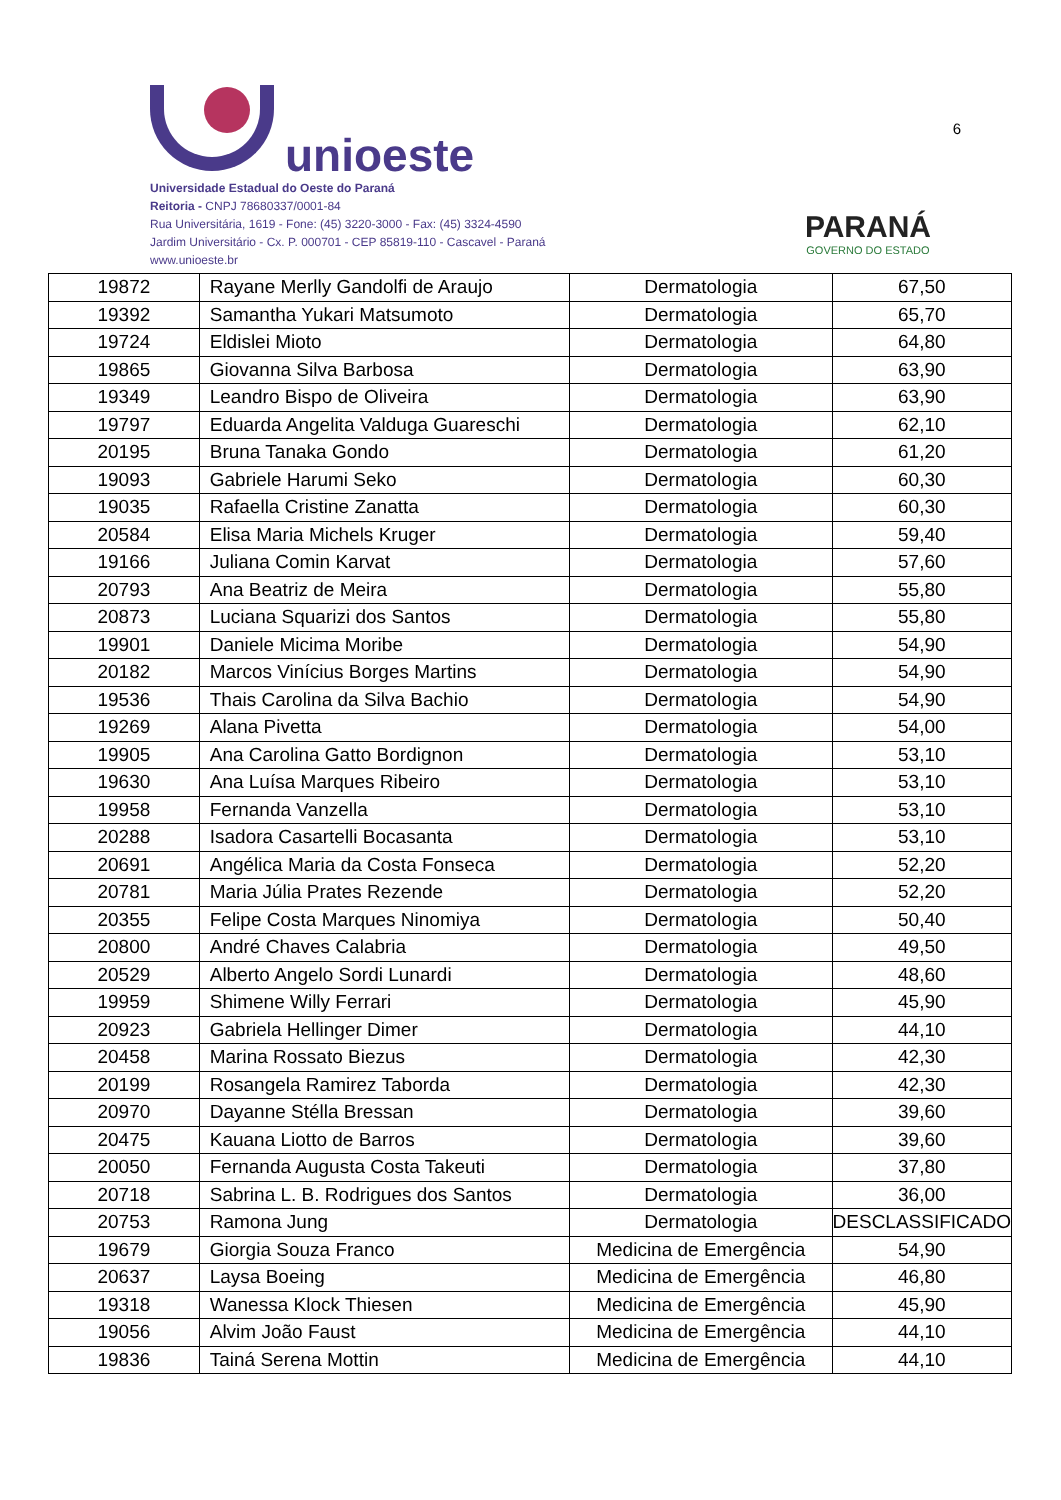unioeste
Universidade Estadual do Oeste do Paraná
Reitoria - CNPJ 78680337/0001-84
Rua Universitária, 1619 - Fone: (45) 3220-3000 - Fax: (45) 3324-4590
Jardim Universitário - Cx. P. 000701 - CEP 85819-110 - Cascavel - Paraná
www.unioeste.br
PARANÁ
GOVERNO DO ESTADO
6
| 19872 | Rayane Merlly Gandolfi de Araujo | Dermatologia | 67,50 |
| 19392 | Samantha Yukari Matsumoto | Dermatologia | 65,70 |
| 19724 | Eldislei Mioto | Dermatologia | 64,80 |
| 19865 | Giovanna Silva Barbosa | Dermatologia | 63,90 |
| 19349 | Leandro Bispo de Oliveira | Dermatologia | 63,90 |
| 19797 | Eduarda Angelita Valduga Guareschi | Dermatologia | 62,10 |
| 20195 | Bruna Tanaka Gondo | Dermatologia | 61,20 |
| 19093 | Gabriele Harumi Seko | Dermatologia | 60,30 |
| 19035 | Rafaella Cristine Zanatta | Dermatologia | 60,30 |
| 20584 | Elisa Maria Michels Kruger | Dermatologia | 59,40 |
| 19166 | Juliana Comin Karvat | Dermatologia | 57,60 |
| 20793 | Ana Beatriz de Meira | Dermatologia | 55,80 |
| 20873 | Luciana Squarizi dos Santos | Dermatologia | 55,80 |
| 19901 | Daniele Micima Moribe | Dermatologia | 54,90 |
| 20182 | Marcos Vinícius Borges Martins | Dermatologia | 54,90 |
| 19536 | Thais Carolina da Silva Bachio | Dermatologia | 54,90 |
| 19269 | Alana Pivetta | Dermatologia | 54,00 |
| 19905 | Ana Carolina Gatto Bordignon | Dermatologia | 53,10 |
| 19630 | Ana Luísa Marques Ribeiro | Dermatologia | 53,10 |
| 19958 | Fernanda Vanzella | Dermatologia | 53,10 |
| 20288 | Isadora Casartelli Bocasanta | Dermatologia | 53,10 |
| 20691 | Angélica Maria da Costa Fonseca | Dermatologia | 52,20 |
| 20781 | Maria Júlia Prates Rezende | Dermatologia | 52,20 |
| 20355 | Felipe Costa Marques Ninomiya | Dermatologia | 50,40 |
| 20800 | André Chaves Calabria | Dermatologia | 49,50 |
| 20529 | Alberto Angelo Sordi Lunardi | Dermatologia | 48,60 |
| 19959 | Shimene Willy Ferrari | Dermatologia | 45,90 |
| 20923 | Gabriela Hellinger Dimer | Dermatologia | 44,10 |
| 20458 | Marina Rossato Biezus | Dermatologia | 42,30 |
| 20199 | Rosangela Ramirez Taborda | Dermatologia | 42,30 |
| 20970 | Dayanne Stélla Bressan | Dermatologia | 39,60 |
| 20475 | Kauana Liotto de Barros | Dermatologia | 39,60 |
| 20050 | Fernanda Augusta Costa Takeuti | Dermatologia | 37,80 |
| 20718 | Sabrina L. B. Rodrigues dos Santos | Dermatologia | 36,00 |
| 20753 | Ramona Jung | Dermatologia | DESCLASSIFICADO |
| 19679 | Giorgia Souza Franco | Medicina de Emergência | 54,90 |
| 20637 | Laysa Boeing | Medicina de Emergência | 46,80 |
| 19318 | Wanessa Klock Thiesen | Medicina de Emergência | 45,90 |
| 19056 | Alvim João Faust | Medicina de Emergência | 44,10 |
| 19836 | Tainá Serena Mottin | Medicina de Emergência | 44,10 |